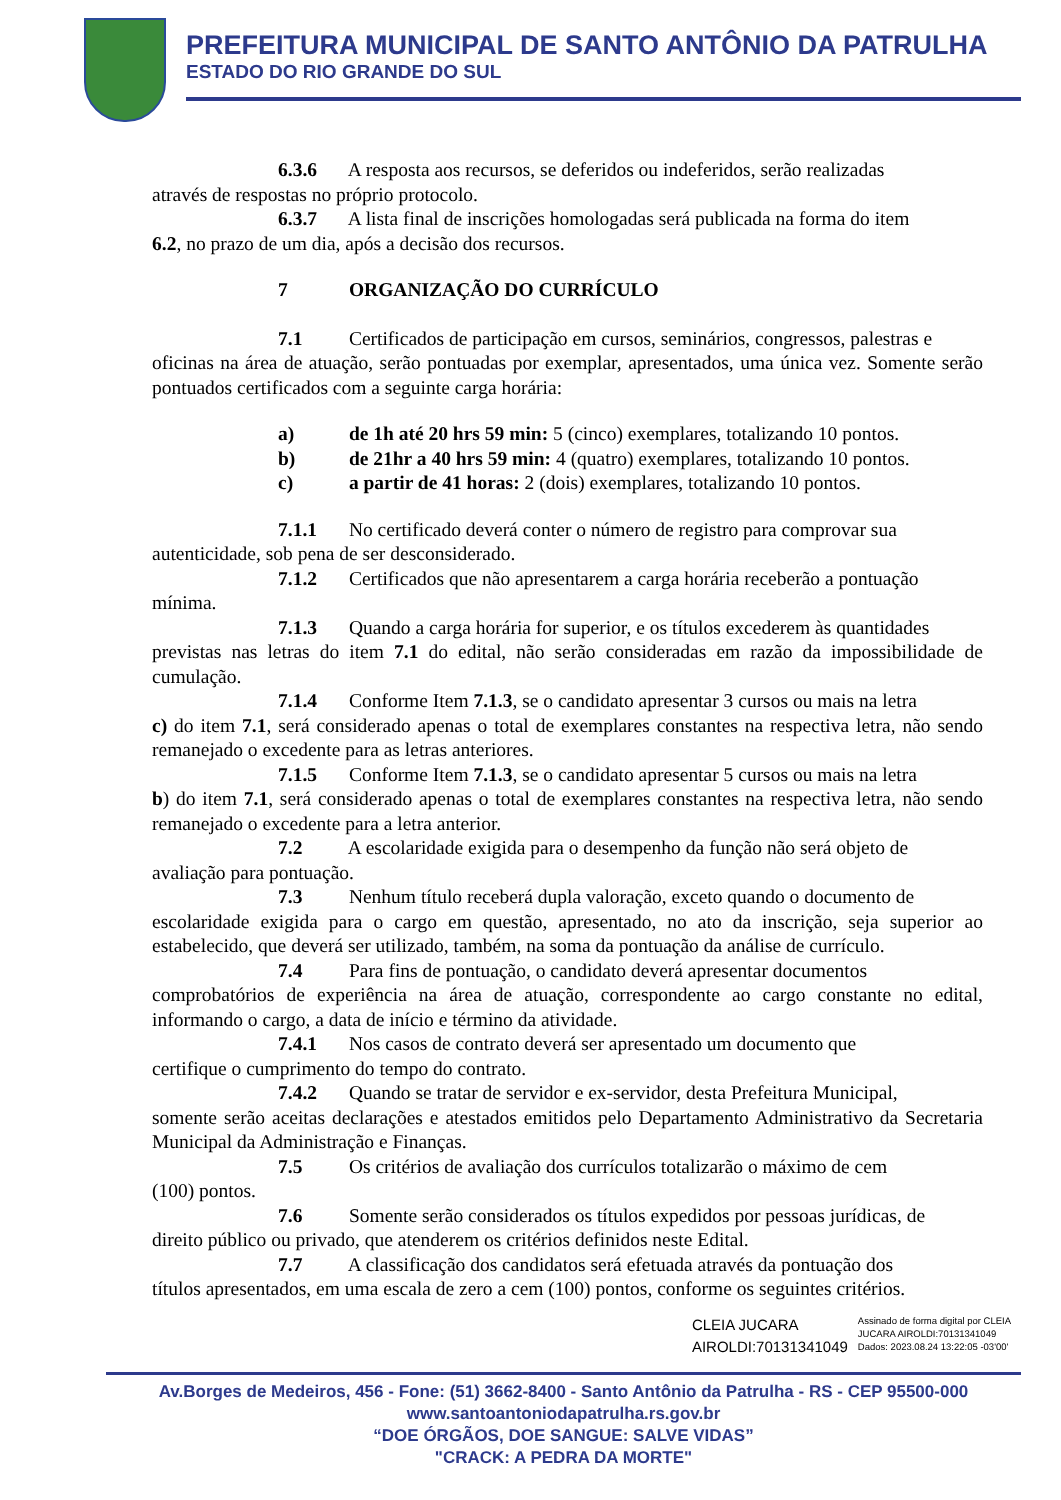PREFEITURA MUNICIPAL DE SANTO ANTÔNIO DA PATRULHA
ESTADO DO RIO GRANDE DO SUL
6.3.6 A resposta aos recursos, se deferidos ou indeferidos, serão realizadas
através de respostas no próprio protocolo.
6.3.7 A lista final de inscrições homologadas será publicada na forma do item
6.2, no prazo de um dia, após a decisão dos recursos.
7 ORGANIZAÇÃO DO CURRÍCULO
7.1 Certificados de participação em cursos, seminários, congressos, palestras e
oficinas na área de atuação, serão pontuadas por exemplar, apresentados, uma única vez. Somente serão pontuados certificados com a seguinte carga horária:
a) de 1h até 20 hrs 59 min: 5 (cinco) exemplares, totalizando 10 pontos.
b) de 21hr a 40 hrs 59 min: 4 (quatro) exemplares, totalizando 10 pontos.
c) a partir de 41 horas: 2 (dois) exemplares, totalizando 10 pontos.
7.1.1 No certificado deverá conter o número de registro para comprovar sua
autenticidade, sob pena de ser desconsiderado.
7.1.2 Certificados que não apresentarem a carga horária receberão a pontuação
mínima.
7.1.3 Quando a carga horária for superior, e os títulos excederem às quantidades
previstas nas letras do item 7.1 do edital, não serão consideradas em razão da impossibilidade de cumulação.
7.1.4 Conforme Item 7.1.3, se o candidato apresentar 3 cursos ou mais na letra
c) do item 7.1, será considerado apenas o total de exemplares constantes na respectiva letra, não sendo remanejado o excedente para as letras anteriores.
7.1.5 Conforme Item 7.1.3, se o candidato apresentar 5 cursos ou mais na letra
b) do item 7.1, será considerado apenas o total de exemplares constantes na respectiva letra, não sendo remanejado o excedente para a letra anterior.
7.2 A escolaridade exigida para o desempenho da função não será objeto de
avaliação para pontuação.
7.3 Nenhum título receberá dupla valoração, exceto quando o documento de
escolaridade exigida para o cargo em questão, apresentado, no ato da inscrição, seja superior ao estabelecido, que deverá ser utilizado, também, na soma da pontuação da análise de currículo.
7.4 Para fins de pontuação, o candidato deverá apresentar documentos
comprobatórios de experiência na área de atuação, correspondente ao cargo constante no edital, informando o cargo, a data de início e término da atividade.
7.4.1 Nos casos de contrato deverá ser apresentado um documento que
certifique o cumprimento do tempo do contrato.
7.4.2 Quando se tratar de servidor e ex-servidor, desta Prefeitura Municipal,
somente serão aceitas declarações e atestados emitidos pelo Departamento Administrativo da Secretaria Municipal da Administração e Finanças.
7.5 Os critérios de avaliação dos currículos totalizarão o máximo de cem
(100) pontos.
7.6 Somente serão considerados os títulos expedidos por pessoas jurídicas, de
direito público ou privado, que atenderem os critérios definidos neste Edital.
7.7 A classificação dos candidatos será efetuada através da pontuação dos
títulos apresentados, em uma escala de zero a cem (100) pontos, conforme os seguintes critérios.
CLEIA JUCARA
AIROLDI:70131341049
Assinado de forma digital por CLEIA
JUCARA AIROLDI:70131341049
Dados: 2023.08.24 13:22:05 -03'00'
Av.Borges de Medeiros, 456 - Fone: (51) 3662-8400 - Santo Antônio da Patrulha - RS - CEP 95500-000
www.santoantoniodapatrulha.rs.gov.br
“DOE ÓRGÃOS, DOE SANGUE: SALVE VIDAS”
"CRACK: A PEDRA DA MORTE"